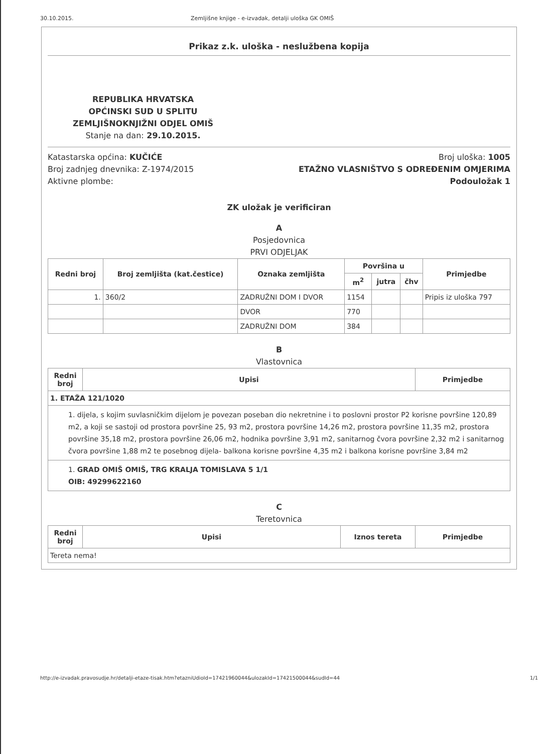30.10.2015. Zemljišne knjige - e-izvadak, detalji uloška GK OMIŠ
Prikaz z.k. uloška - neslužbena kopija
REPUBLIKA HRVATSKA
OPĆINSKI SUD U SPLITU
ZEMLJIŠNOKNJIŽNI ODJEL OMIŠ
Stanje na dan: 29.10.2015.
Katastarska općina: KUČIĆE
Broj zadnjeg dnevnika: Z-1974/2015
Aktivne plombe:
Broj uloška: 1005
ETAŽNO VLASNIŠTVO S ODREĐENIM OMJERIMA
Podouložak 1
ZK uložak je verificiran
A
Posjedovnica
PRVI ODJELJAK
| Redni broj | Broj zemljišta (kat.čestice) | Oznaka zemljišta | Površina u | | | Primjedbe |
| --- | --- | --- | --- | --- | --- | --- |
| | | | m<sup>2</sup> | jutra | čhv | |
| 1. | 360/2 | ZADRUŽNI DOM I DVOR | 1154 | | | Pripis iz uloška 797 |
| | | DVOR | 770 | | | |
| | | ZADRUŽNI DOM | 384 | | | |
B
Vlastovnica
| Redni broj | Upisi | Primjedbe |
| --- | --- | --- |
| 1. ETAŽA 121/1020 | | |
| 1. dijela, s kojim suvlasničkim dijelom je povezan poseban dio nekretnine i to poslovni prostor P2 korisne površine 120,89 m2, a koji se sastoji od prostora površine 25, 93 m2, prostora površine 14,26 m2, prostora površine 11,35 m2, prostora površine 35,18 m2, prostora površine 26,06 m2, hodnika površine 3,91 m2, sanitarnog čvora površine 2,32 m2 i sanitarnog čvora površine 1,88 m2 te posebnog dijela- balkona korisne površine 4,35 m2 i balkona korisne površine 3,84 m2 | | |
| 1. GRAD OMIŠ OMIŠ, TRG KRALJA TOMISLAVA 5 1/1 OIB: 49299622160 | | |
C
Teretovnica
| Redni broj | Upisi | Iznos tereta | Primjedbe |
| --- | --- | --- | --- |
| Tereta nema! | | | |
http://e-izvadak.pravosudje.hr/detalji-etaze-tisak.htm?etazniUdioId=17421960044&ulozakId=17421500044&sudId=44 1/1